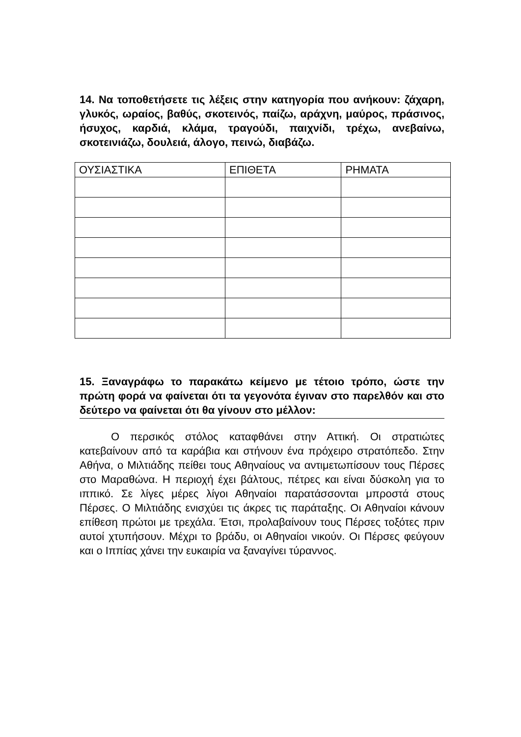14. Να τοποθετήσετε τις λέξεις στην κατηγορία που ανήκουν: ζάχαρη, γλυκός, ωραίος, βαθύς, σκοτεινός, παίζω, αράχνη, μαύρος, πράσινος, ήσυχος, καρδιά, κλάμα, τραγούδι, παιχνίδι, τρέχω, ανεβαίνω, σκοτεινιάζω, δουλειά, άλογο, πεινώ, διαβάζω.
| ΟΥΣΙΑΣΤΙΚΑ | ΕΠΙΘΕΤΑ | ΡΗΜΑΤΑ |
| --- | --- | --- |
15. Ξαναγράφω το παρακάτω κείμενο με τέτοιο τρόπο, ώστε την πρώτη φορά να φαίνεται ότι τα γεγονότα έγιναν στο παρελθόν και στο δεύτερο να φαίνεται ότι θα γίνουν στο μέλλον:
Ο περσικός στόλος καταφθάνει στην Αττική. Οι στρατιώτες κατεβαίνουν από τα καράβια και στήνουν ένα πρόχειρο στρατόπεδο. Στην Αθήνα, ο Μιλτιάδης πείθει τους Αθηναίους να αντιμετωπίσουν τους Πέρσες στο Μαραθώνα. Η περιοχή έχει βάλτους, πέτρες και είναι δύσκολη για το ιππικό. Σε λίγες μέρες λίγοι Αθηναίοι παρατάσσονται μπροστά στους Πέρσες. Ο Μιλτιάδης ενισχύει τις άκρες τις παράταξης. Οι Αθηναίοι κάνουν επίθεση πρώτοι με τρεχάλα. Έτσι, προλαβαίνουν τους Πέρσες τοξότες πριν αυτοί χτυπήσουν. Μέχρι το βράδυ, οι Αθηναίοι νικούν. Οι Πέρσες φεύγουν και ο Ιππίας χάνει την ευκαιρία να ξαναγίνει τύραννος.